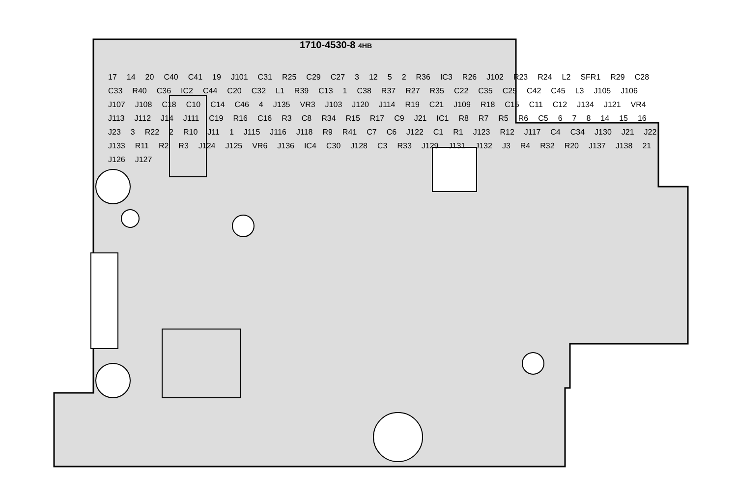1710-4530-8 4HB
17 14 20 C40 C41 19 J101 C31 R25 C29 C27 3 12 5 2 R36 IC3 R26 J102 R23 R24 L2 SFR1 R29 C28 C33 R40 C36 IC2 C44 C20 C32 L1 R39 C13 1 C38 R37 R27 R35 C22 C35 C25 C42 C45 L3 J105 J106 J107 J108 C18 C10 C14 C46 4 J135 VR3 J103 J120 J114 R19 C21 J109 R18 C15 C11 C12 J134 J121 VR4 J113 J112 J14 J111 C19 R16 C16 R3 C8 R34 R15 R17 C9 J21 IC1 R8 R7 R5 R6 C5 6 7 8 14 15 16 J23 3 R22 2 R10 J11 1 J115 J116 J118 R9 R41 C7 C6 J122 C1 R1 J123 R12 J117 C4 C34 J130 J21 J22 J133 R11 R2 R3 J124 J125 VR6 J136 IC4 C30 J128 C3 R33 J129 J131 J132 J3 R4 R32 R20 J137 J138 21 J126 J127